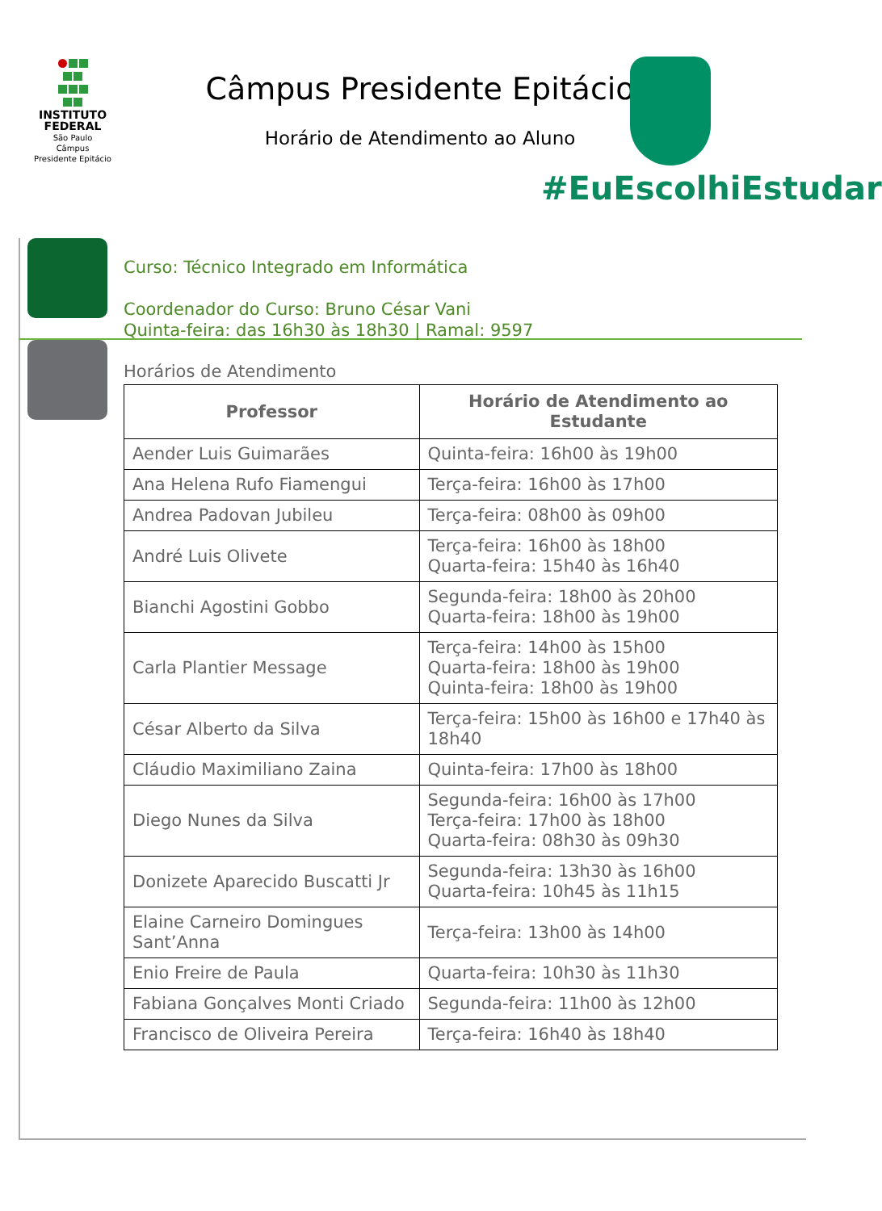INSTITUTO
FEDERAL
São Paulo
Câmpus
Presidente Epitácio
Câmpus Presidente Epitácio
Horário de Atendimento ao Aluno
#EuEscolhiEstudar
Curso: Técnico Integrado em Informática
Coordenador do Curso: Bruno César Vani
Quinta-feira: das 16h30 às 18h30 | Ramal: 9597
Horários de Atendimento
| Professor | Horário de Atendimento ao Estudante |
| --- | --- |
| Aender Luis Guimarães | Quinta-feira: 16h00 às 19h00 |
| Ana Helena Rufo Fiamengui | Terça-feira: 16h00 às 17h00 |
| Andrea Padovan Jubileu | Terça-feira: 08h00 às 09h00 |
| André Luis Olivete | Terça-feira: 16h00 às 18h00 Quarta-feira: 15h40 às 16h40 |
| Bianchi Agostini Gobbo | Segunda-feira: 18h00 às 20h00 Quarta-feira: 18h00 às 19h00 |
| Carla Plantier Message | Terça-feira: 14h00 às 15h00 Quarta-feira: 18h00 às 19h00 Quinta-feira: 18h00 às 19h00 |
| César Alberto da Silva | Terça-feira: 15h00 às 16h00 e 17h40 às 18h40 |
| Cláudio Maximiliano Zaina | Quinta-feira: 17h00 às 18h00 |
| Diego Nunes da Silva | Segunda-feira: 16h00 às 17h00 Terça-feira: 17h00 às 18h00 Quarta-feira: 08h30 às 09h30 |
| Donizete Aparecido Buscatti Jr | Segunda-feira: 13h30 às 16h00 Quarta-feira: 10h45 às 11h15 |
| Elaine Carneiro Domingues Sant’Anna | Terça-feira: 13h00 às 14h00 |
| Enio Freire de Paula | Quarta-feira: 10h30 às 11h30 |
| Fabiana Gonçalves Monti Criado | Segunda-feira: 11h00 às 12h00 |
| Francisco de Oliveira Pereira | Terça-feira: 16h40 às 18h40 |